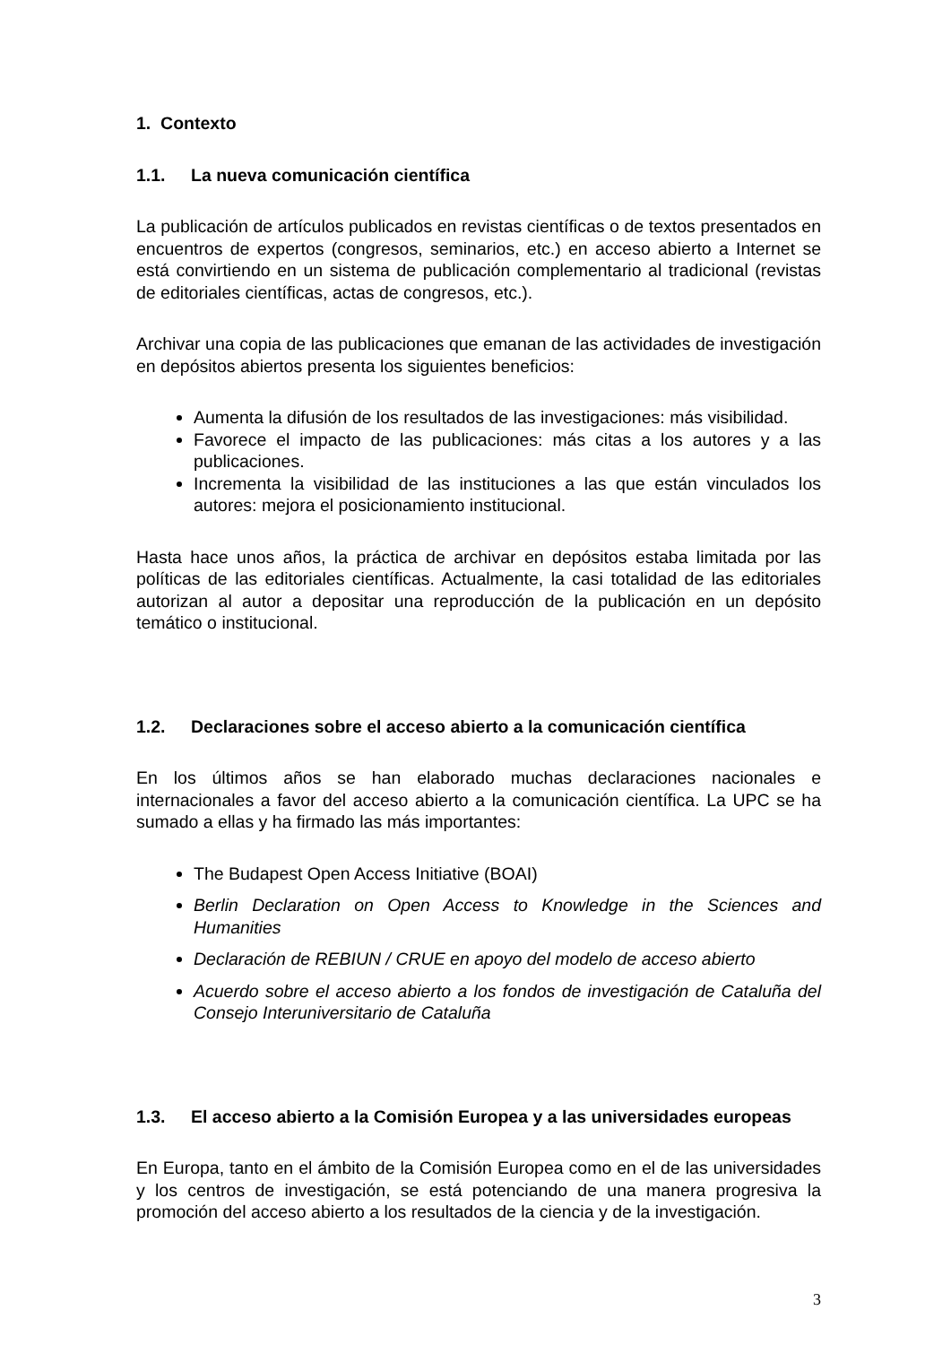1. Contexto
1.1. La nueva comunicación científica
La publicación de artículos publicados en revistas científicas o de textos presentados en encuentros de expertos (congresos, seminarios, etc.) en acceso abierto a Internet se está convirtiendo en un sistema de publicación complementario al tradicional (revistas de editoriales científicas, actas de congresos, etc.).
Archivar una copia de las publicaciones que emanan de las actividades de investigación en depósitos abiertos presenta los siguientes beneficios:
Aumenta la difusión de los resultados de las investigaciones: más visibilidad.
Favorece el impacto de las publicaciones: más citas a los autores y a las publicaciones.
Incrementa la visibilidad de las instituciones a las que están vinculados los autores: mejora el posicionamiento institucional.
Hasta hace unos años, la práctica de archivar en depósitos estaba limitada por las políticas de las editoriales científicas. Actualmente, la casi totalidad de las editoriales autorizan al autor a depositar una reproducción de la publicación en un depósito temático o institucional.
1.2. Declaraciones sobre el acceso abierto a la comunicación científica
En los últimos años se han elaborado muchas declaraciones nacionales e internacionales a favor del acceso abierto a la comunicación científica. La UPC se ha sumado a ellas y ha firmado las más importantes:
The Budapest Open Access Initiative (BOAI)
Berlin Declaration on Open Access to Knowledge in the Sciences and Humanities
Declaración de REBIUN / CRUE en apoyo del modelo de acceso abierto
Acuerdo sobre el acceso abierto a los fondos de investigación de Cataluña del Consejo Interuniversitario de Cataluña
1.3. El acceso abierto a la Comisión Europea y a las universidades europeas
En Europa, tanto en el ámbito de la Comisión Europea como en el de las universidades y los centros de investigación, se está potenciando de una manera progresiva la promoción del acceso abierto a los resultados de la ciencia y de la investigación.
3